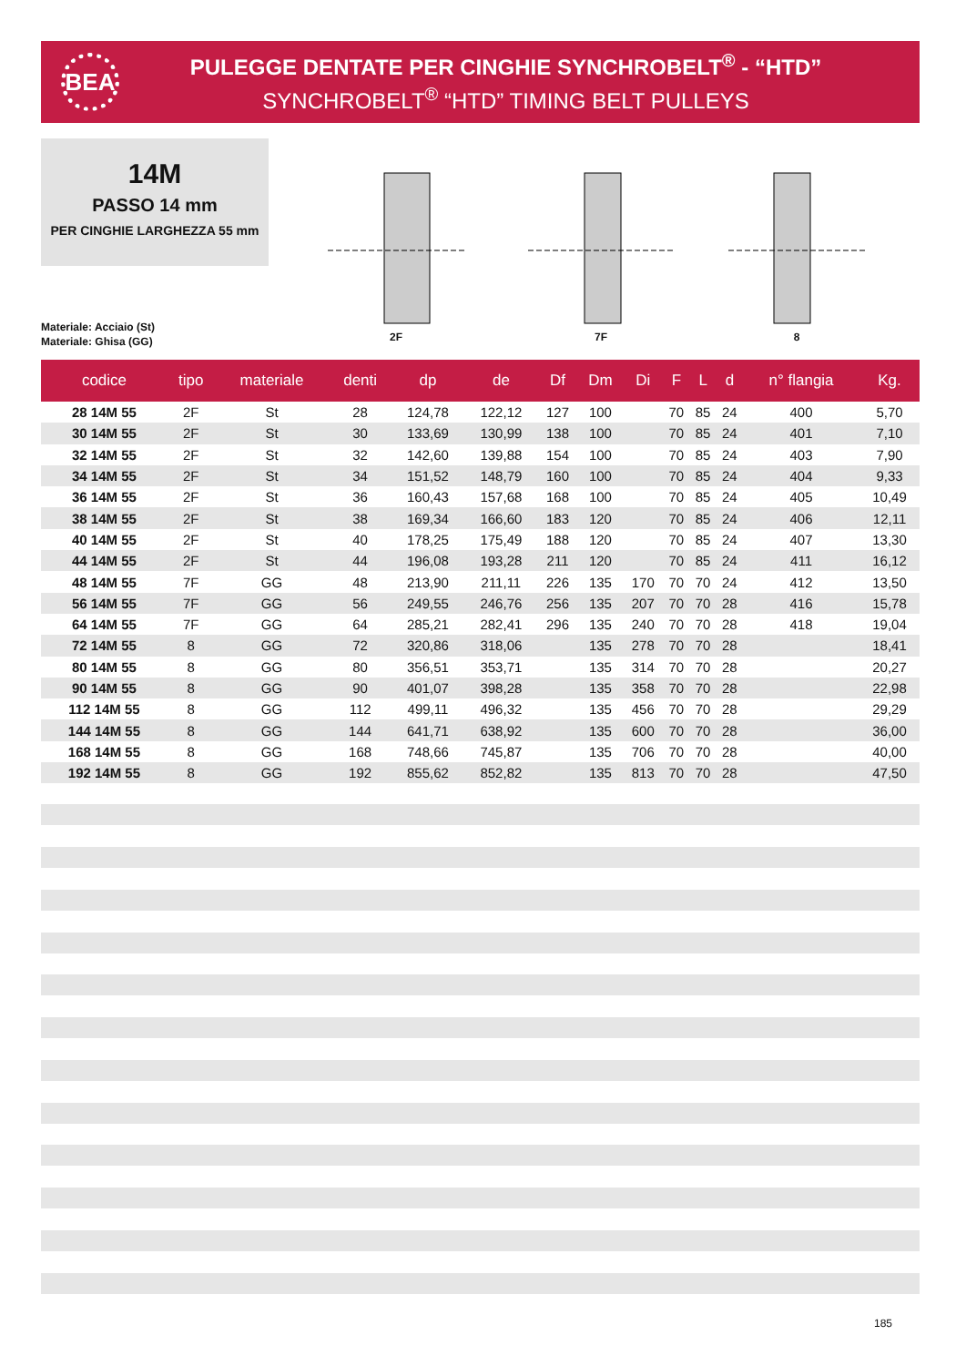BEA
PULEGGE DENTATE PER CINGHIE SYNCHROBELT<sup>®</sup> - “HTD”
SYNCHROBELT<sup>®</sup> “HTD” TIMING BELT PULLEYS
14M
PASSO 14 mm
PER CINGHIE LARGHEZZA 55 mm
Materiale: Acciaio (St)
Materiale: Ghisa (GG)
2F 7F 8
| codice | tipo | materiale | denti | dp | de | Df | Dm | Di | F | L | d | n° flangia | Kg. |
| --- | --- | --- | --- | --- | --- | --- | --- | --- | --- | --- | --- | --- | --- |
| 28 14M 55 | 2F | St | 28 | 124,78 | 122,12 | 127 | 100 | | 70 | 85 | 24 | 400 | 5,70 |
| 30 14M 55 | 2F | St | 30 | 133,69 | 130,99 | 138 | 100 | | 70 | 85 | 24 | 401 | 7,10 |
| 32 14M 55 | 2F | St | 32 | 142,60 | 139,88 | 154 | 100 | | 70 | 85 | 24 | 403 | 7,90 |
| 34 14M 55 | 2F | St | 34 | 151,52 | 148,79 | 160 | 100 | | 70 | 85 | 24 | 404 | 9,33 |
| 36 14M 55 | 2F | St | 36 | 160,43 | 157,68 | 168 | 100 | | 70 | 85 | 24 | 405 | 10,49 |
| 38 14M 55 | 2F | St | 38 | 169,34 | 166,60 | 183 | 120 | | 70 | 85 | 24 | 406 | 12,11 |
| 40 14M 55 | 2F | St | 40 | 178,25 | 175,49 | 188 | 120 | | 70 | 85 | 24 | 407 | 13,30 |
| 44 14M 55 | 2F | St | 44 | 196,08 | 193,28 | 211 | 120 | | 70 | 85 | 24 | 411 | 16,12 |
| 48 14M 55 | 7F | GG | 48 | 213,90 | 211,11 | 226 | 135 | 170 | 70 | 70 | 24 | 412 | 13,50 |
| 56 14M 55 | 7F | GG | 56 | 249,55 | 246,76 | 256 | 135 | 207 | 70 | 70 | 28 | 416 | 15,78 |
| 64 14M 55 | 7F | GG | 64 | 285,21 | 282,41 | 296 | 135 | 240 | 70 | 70 | 28 | 418 | 19,04 |
| 72 14M 55 | 8 | GG | 72 | 320,86 | 318,06 | | 135 | 278 | 70 | 70 | 28 | | 18,41 |
| 80 14M 55 | 8 | GG | 80 | 356,51 | 353,71 | | 135 | 314 | 70 | 70 | 28 | | 20,27 |
| 90 14M 55 | 8 | GG | 90 | 401,07 | 398,28 | | 135 | 358 | 70 | 70 | 28 | | 22,98 |
| 112 14M 55 | 8 | GG | 112 | 499,11 | 496,32 | | 135 | 456 | 70 | 70 | 28 | | 29,29 |
| 144 14M 55 | 8 | GG | 144 | 641,71 | 638,92 | | 135 | 600 | 70 | 70 | 28 | | 36,00 |
| 168 14M 55 | 8 | GG | 168 | 748,66 | 745,87 | | 135 | 706 | 70 | 70 | 28 | | 40,00 |
| 192 14M 55 | 8 | GG | 192 | 855,62 | 852,82 | | 135 | 813 | 70 | 70 | 28 | | 47,50 |
185